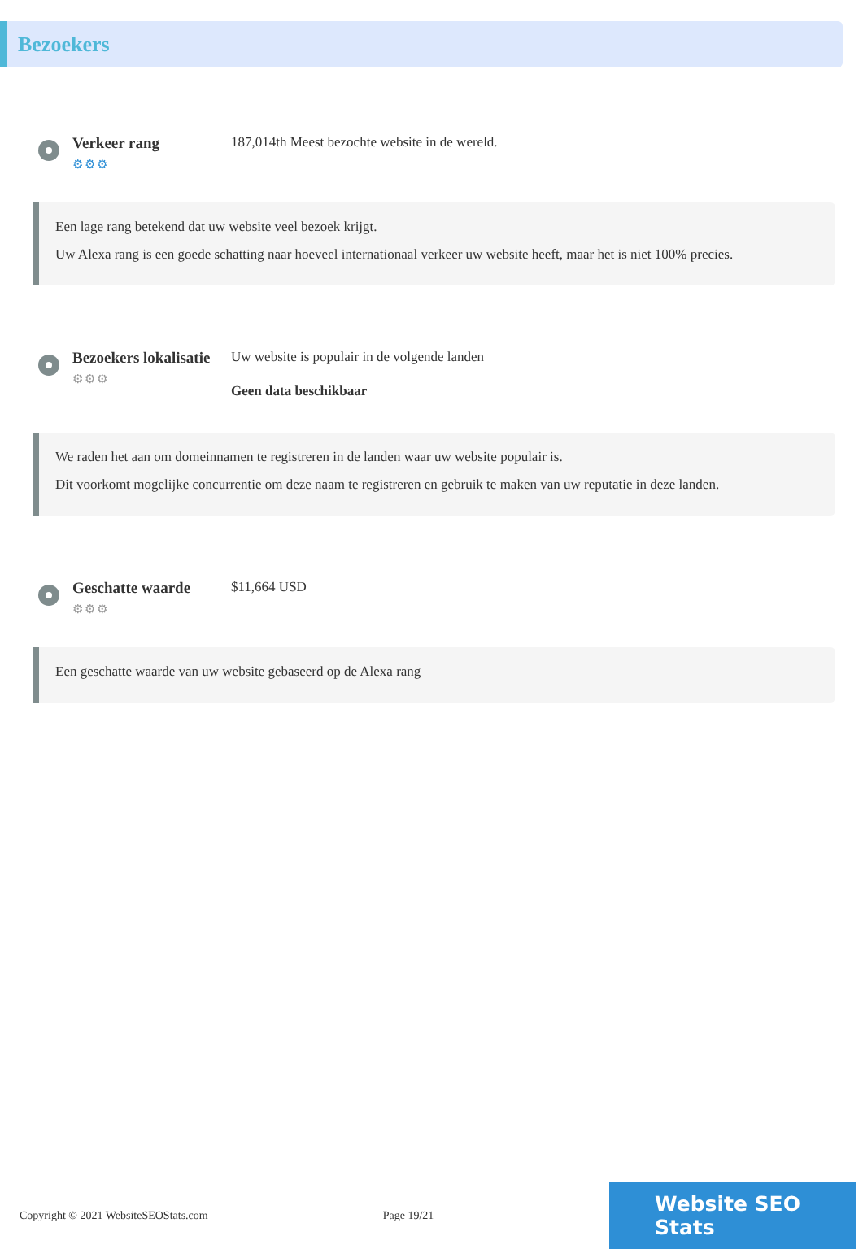Bezoekers
Verkeer rang
⚙⚙⚙
187,014th Meest bezochte website in de wereld.
Een lage rang betekend dat uw website veel bezoek krijgt.
Uw Alexa rang is een goede schatting naar hoeveel internationaal verkeer uw website heeft, maar het is niet 100% precies.
Bezoekers lokalisatie
⚙⚙⚙
Uw website is populair in de volgende landen
Geen data beschikbaar
We raden het aan om domeinnamen te registreren in de landen waar uw website populair is.
Dit voorkomt mogelijke concurrentie om deze naam te registreren en gebruik te maken van uw reputatie in deze landen.
Geschatte waarde
⚙⚙⚙
$11,664 USD
Een geschatte waarde van uw website gebaseerd op de Alexa rang
Copyright © 2021 WebsiteSEOStats.com Page 19/21
Website SEO Stats